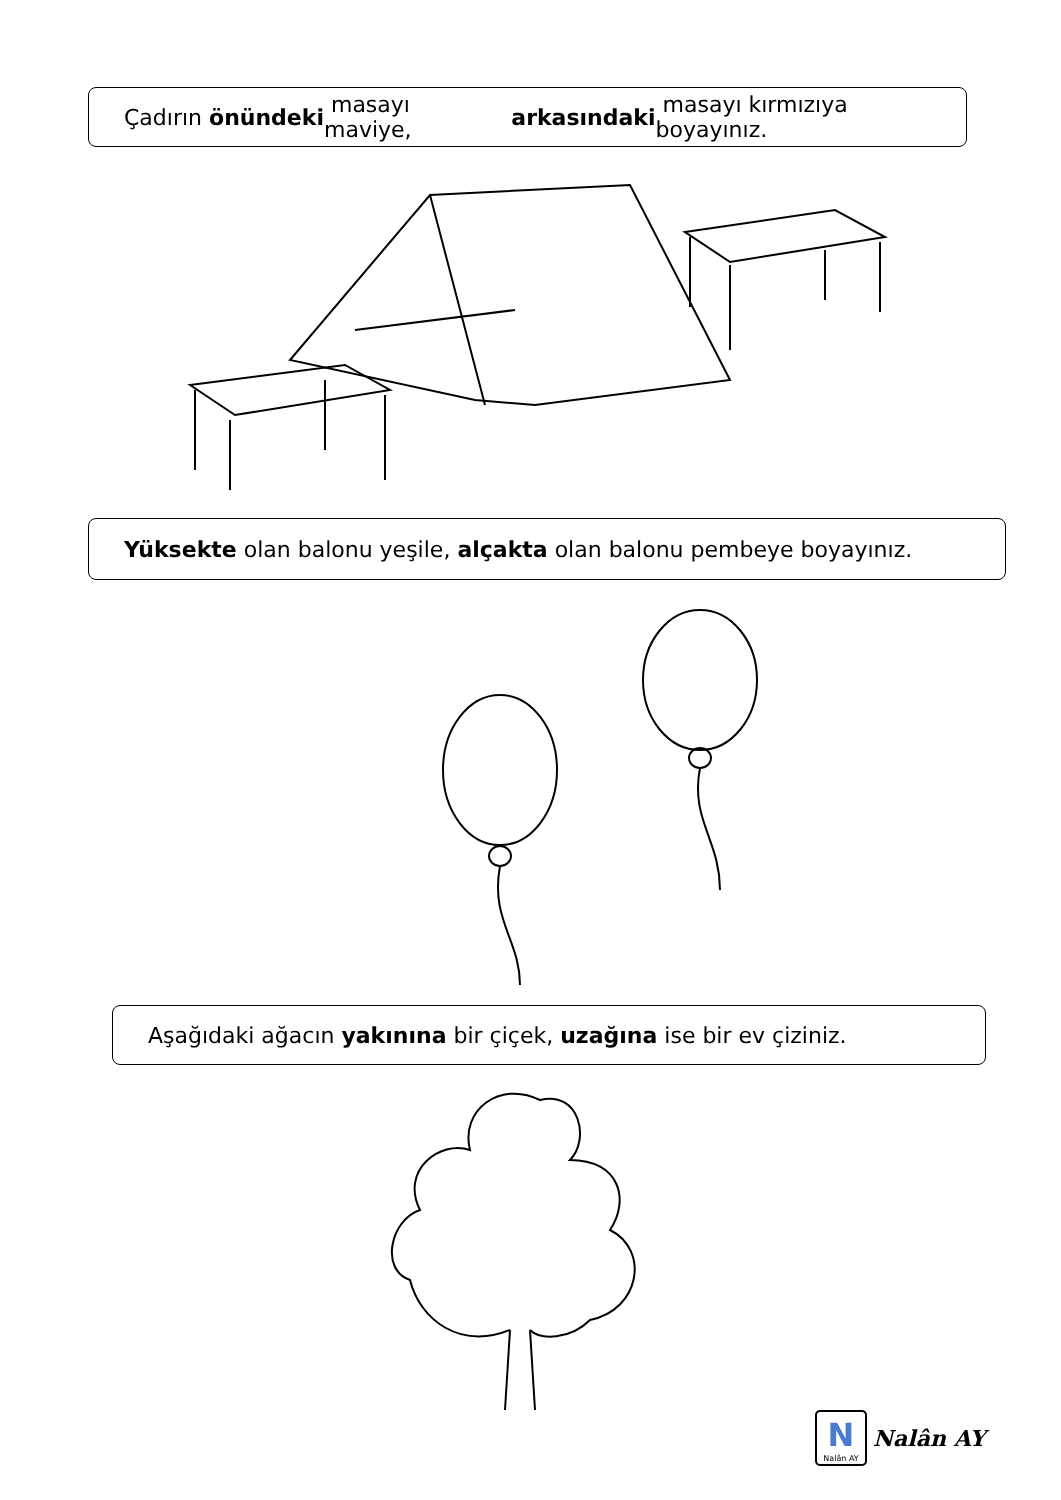Çadırın önündeki masayı maviye, arkasındaki masayı kırmızıya boyayınız.
Yüksekte olan balonu yeşile, alçakta olan balonu pembeye boyayınız.
Aşağıdaki ağacın yakınına bir çiçek, uzağına ise bir ev çiziniz.
N
Nalân AY
Nalân AY